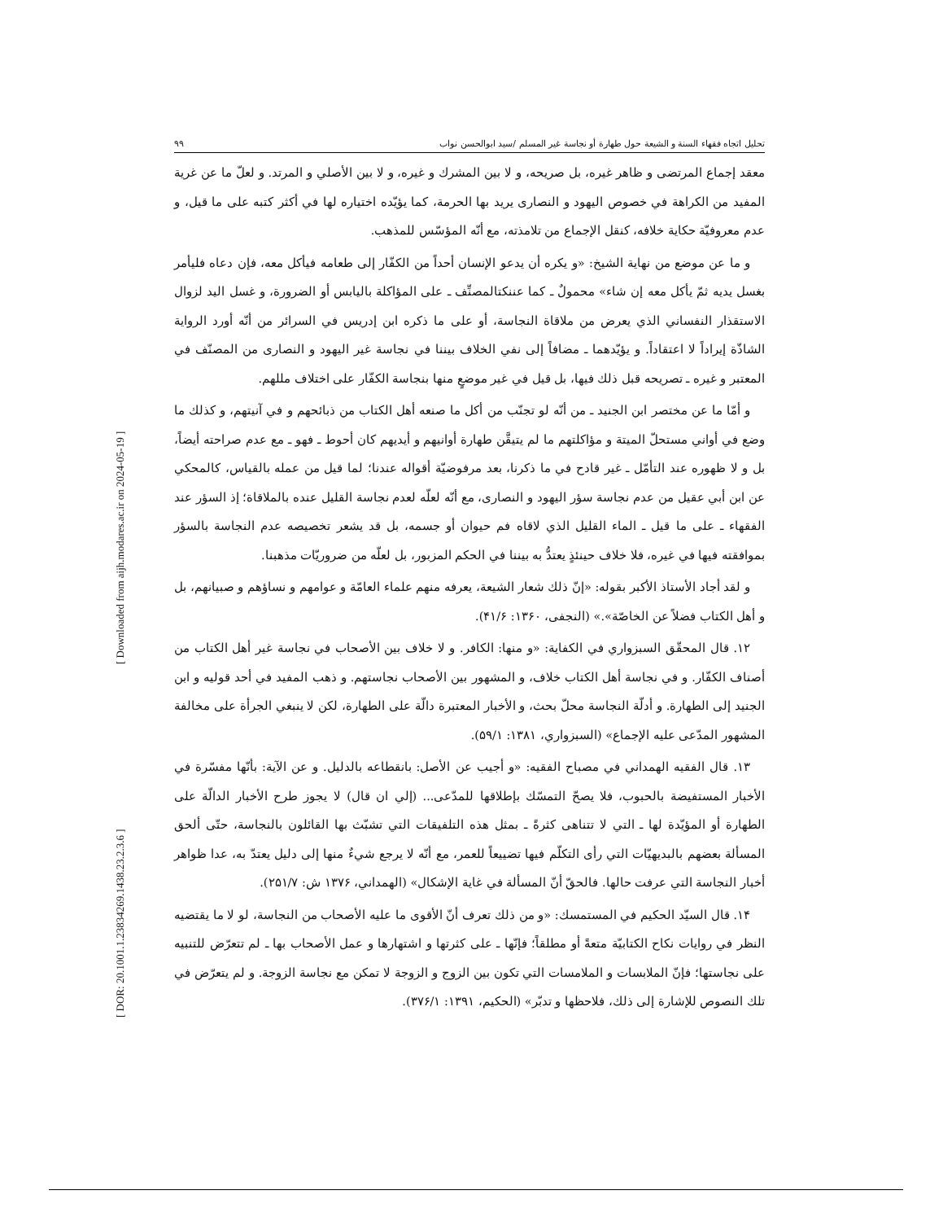تحلیل اتجاه فقهاء السنة و الشیعة حول طهارة أو نجاسة غیر المسلم /سید ابوالحسن نواب ۹۹
معقد إجماع المرتضى و ظاهر غيره، بل صريحه، و لا بين المشرك و غيره، و لا بين الأصلي و المرتد. و لعلّ ما عن غرية المفيد من الكراهة في خصوص اليهود و النصارى يريد بها الحرمة، كما يؤيّده اختياره لها في أكثر كتبه على ما قيل، و عدم معروفيّة حكاية خلافه، كنقل الإجماع من تلامذته، مع أنّه المؤسّس للمذهب.
و ما عن موضع من نهاية الشيخ: «و يكره أن يدعو الإنسان أحداً من الكفّار إلى طعامه فيأكل معه، فإن دعاه فليأمر بغسل يديه ثمّ يأكل معه إن شاء» محمولٌ ـ كما عننكتالمصنِّف ـ على المؤاكلة باليابس أو الضرورة، و غسل اليد لزوال الاستقذار النفساني الذي يعرض من ملاقاة النجاسة، أو على ما ذكره ابن إدريس في السرائر من أنّه أورد الرواية الشاذّة إيراداً لا اعتقاداً. و يؤيّدهما ـ مضافاً إلى نفي الخلاف بيننا في نجاسة غير اليهود و النصارى من المصنّف في المعتبر و غيره ـ تصريحه قبل ذلك فيها، بل قيل في غير موضعٍ منها بنجاسة الكفّار على اختلاف مللهم.
و أمّا ما عن مختصر ابن الجنيد ـ من أنّه لو تجنّب من أكل ما صنعه أهل الكتاب من ذبائحهم و في آنيتهم، و كذلك ما وضع في أواني مستحلّ الميتة و مؤاكلتهم ما لم يتيقَّن طهارة أوانيهم و أيديهم كان أحوط ـ فهو ـ مع عدم صراحته أيضاً، بل و لا ظهوره عند التأمّل ـ غير قادح في ما ذكرنا، بعد مرفوضيّة أقواله عندنا؛ لما قيل من عمله بالقياس، كالمحكي عن ابن أبي عقيل من عدم نجاسة سؤر اليهود و النصارى، مع أنّه لعلّه لعدم نجاسة القليل عنده بالملاقاة؛ إذ السؤر عند الفقهاء ـ على ما قيل ـ الماء القليل الذي لاقاه فم حيوان أو جسمه، بل قد يشعر تخصيصه عدم النجاسة بالسؤر بموافقته فيها في غيره، فلا خلاف حينئذٍ يعتدُّ به بيننا في الحكم المزبور، بل لعلّه من ضروريّات مذهبنا.
و لقد أجاد الأستاذ الأكبر بقوله: «إنّ ذلك شعار الشيعة، يعرفه منهم علماء العامّة و عوامهم و نساؤهم و صبيانهم، بل و أهل الكتاب فضلاً عن الخاصّة».» (النجفی، ۱۳۶۰: ۴۱/۶).
۱۲. قال المحقّق السبزواري في الكفاية: «و منها: الكافر. و لا خلاف بين الأصحاب في نجاسة غير أهل الكتاب من أصناف الكفّار. و في نجاسة أهل الكتاب خلاف، و المشهور بين الأصحاب نجاستهم. و ذهب المفيد في أحد قوليه و ابن الجنيد إلى الطهارة. و أدلّة النجاسة محلّ بحث، و الأخبار المعتبرة دالّة على الطهارة، لكن لا ينبغي الجرأة على مخالفة المشهور المدّعى عليه الإجماع» (السبزواري، ۱۳۸۱: ۵۹/۱).
۱۳. قال الفقيه الهمداني في مصباح الفقيه: «و أجيب عن الأصل: بانقطاعه بالدليل. و عن الآية: بأنّها مفسّرة في الأخبار المستفيضة بالحبوب، فلا يصحّ التمسّك بإطلاقها للمدّعى... (إلي ان قال) لا يجوز طرح الأخبار الدالّة على الطهارة أو المؤيّدة لها ـ التي لا تتناهى كثرةً ـ بمثل هذه التلفيقات التي تشبّث بها القائلون بالنجاسة، حتّى ألحق المسألة بعضهم بالبديهيّات التي رأى التكلّم فيها تضييعاً للعمر، مع أنّه لا يرجع شيءٌ منها إلى دليل يعتدّ به، عدا ظواهر أخبار النجاسة التي عرفت حالها. فالحقّ أنّ المسألة في غاية الإشكال» (الهمداني، ۱۳۷۶ ش: ۲۵۱/۷).
۱۴. قال السيّد الحكيم في المستمسك: «و من ذلك تعرف أنّ الأقوى ما عليه الأصحاب من النجاسة، لو لا ما يقتضيه النظر في روايات نكاح الكتابيّة متعةً أو مطلقاً؛ فإنّها ـ على كثرتها و اشتهارها و عمل الأصحاب بها ـ لم تتعرّض للتنبيه على نجاستها؛ فإنّ الملابسات و الملامسات التي تكون بين الزوج و الزوجة لا تمكن مع نجاسة الزوجة. و لم يتعرّض في تلك النصوص للإشارة إلى ذلك، فلاحظها و تدبّر» (الحكيم، ۱۳۹۱: ۳۷۶/۱).
[ DOR: 20.1001.1.23834269.1438.23.2.3.6 ] [ Downloaded from aijh.modares.ac.ir on 2024-05-19 ]